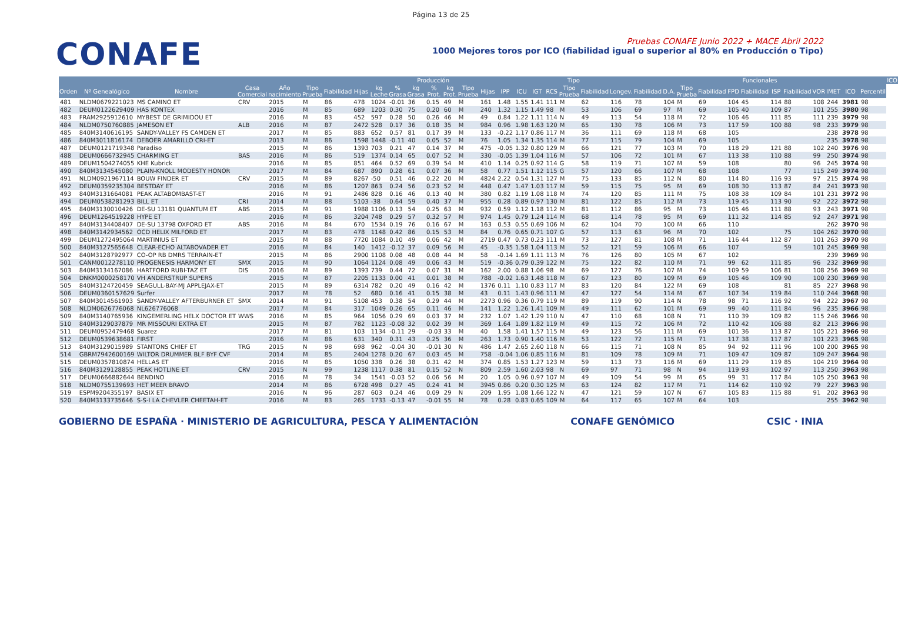Página 13 de 25
CONAFE
Pruebas CONAFE Junio 2022 + MACE Abril 2022
1000 Mejores toros por ICO (fiabilidad igual o superior al 80% en Producción o Tipo)
| | | | | | | | Producción | | | | | | | | | Tipo | | | | | | Funcionales | | | | | | | | | | | | ICO |
| --- | --- | --- | --- | --- | --- | --- | --- | --- | --- | --- | --- | --- | --- | --- | --- | --- | --- | --- | --- | --- | --- | --- | --- | --- | --- | --- | --- | --- | --- | --- | --- | --- | --- | --- |
| Orden | Nº Genealógico | Nombre | Casa Comercial | Año nacimiento | Tipo Prueba | Fiabilidad | Hijas | kg Leche | % Grasa | kg Grasa | % Prot. | kg Prot. | Tipo Prueba | Hijas | IPP | ICU | IGT | RCS | Tipo Prueba | Fiabilidad | Longev. | Fiabilidad | D.A. | Tipo Prueba | Fiabilidad | FPD | Fiabilidad | ISP | Fiabilidad | VOR | IMET | ICO | Percentil | |
| 481 | NLDM0679221023 | MS CAMINO ET | CRV | 2015 | M | 86 | 478 | 1024 | -0.01 | 36 | 0.15 | 49 | M | 161 | 1.48 | 1.55 | 1.41 | 111 | M | 62 | 116 | 78 | 104 | M | 69 | 104 | 45 | 114 | 88 | 108 | 244 | 3981 | 98 | |
| 482 | DEUM0122629409 | HAS KONTEX | | 2016 | M | 85 | 689 | 1203 | 0.30 | 75 | 0.20 | 60 | M | 240 | 1.32 | 1.15 | 1.49 | 98 | M | 53 | 106 | 69 | 97 | M | 69 | 105 | 40 | 109 | 87 | 101 | 255 | 3980 | 98 | |
| 483 | FRAM2925912610 | MYBEST DE GRIMIDOU ET | | 2016 | M | 83 | 452 | 597 | 0.28 | 50 | 0.26 | 46 | M | 49 | 0.84 | 1.22 | 1.11 | 114 | N | 49 | 113 | 54 | 118 | M | 72 | 106 | 46 | 111 | 85 | 111 | 239 | 3979 | 98 | |
| 484 | NLDM0750760885 | JAMESON ET | ALB | 2016 | M | 87 | 2472 | 528 | 0.17 | 36 | 0.18 | 35 | M | 984 | 0.96 | 1.98 | 1.63 | 120 | M | 65 | 130 | 78 | 106 | M | 73 | 117 | 59 | 100 | 88 | 98 | 233 | 3979 | 98 | |
| 485 | 840M3140616195 | SANDY-VALLEY FS CAMDEN ET | | 2017 | M | 85 | 883 | 652 | 0.57 | 81 | 0.17 | 39 | M | 133 | -0.22 | 1.17 | 0.86 | 117 | M | 36 | 111 | 69 | 118 | M | 68 | 105 | | | | | 238 | 3978 | 98 | |
| 486 | 840M3011816174 | DEBOER AMARILLO CRI-ET | | 2013 | M | 86 | 1598 | 1448 | -0.11 | 40 | 0.05 | 52 | M | 76 | 1.05 | 1.34 | 1.35 | 114 | M | 77 | 115 | 79 | 104 | M | 69 | 105 | | | | | 235 | 3978 | 98 | |
| 487 | DEUM0121719348 | Paradiso | | 2015 | M | 86 | 1393 | 703 | 0.21 | 47 | 0.14 | 37 | M | 475 | -0.05 | 1.32 | 0.80 | 129 | M | 66 | 121 | 77 | 103 | M | 70 | 118 | 29 | 121 | 88 | 102 | 240 | 3976 | 98 | |
| 488 | DEUM0666732945 | CHARMING ET | BAS | 2016 | M | 86 | 519 | 1374 | 0.14 | 65 | 0.07 | 52 | M | 330 | -0.05 | 1.39 | 1.04 | 116 | M | 57 | 106 | 72 | 101 | M | 67 | 113 | 38 | 110 | 88 | 99 | 250 | 3974 | 98 | |
| 489 | DEUM1504274055 | KHE Kubrick | | 2016 | M | 85 | 851 | 464 | 0.52 | 69 | 0.39 | 54 | M | 410 | 1.14 | 0.25 | 0.92 | 114 | G | 58 | 119 | 71 | 107 | M | 59 | 108 | | | 80 | 96 | 245 | 3974 | 98 | |
| 490 | 840M3134545080 | PLAIN-KNOLL MODESTY HONOR | | 2017 | M | 84 | 687 | 890 | 0.28 | 61 | 0.07 | 36 | M | 58 | 0.77 | 1.51 | 1.12 | 115 | G | 57 | 120 | 66 | 107 | M | 68 | 108 | | | 77 | 115 | 249 | 3974 | 98 | |
| 491 | NLDM0921967114 | BOUW FINDER ET | CRV | 2015 | M | 89 | 8267 | -50 | 0.51 | 46 | 0.22 | 20 | M | 4824 | 2.22 | 0.54 | 1.31 | 127 | M | 75 | 133 | 85 | 112 | N | 80 | 114 | 80 | 116 | 93 | 97 | 215 | 3974 | 98 | |
| 492 | DEUM0359235304 | BESTDAY ET | | 2016 | M | 86 | 1207 | 863 | 0.24 | 56 | 0.23 | 52 | M | 448 | 0.47 | 1.47 | 1.03 | 117 | M | 59 | 115 | 75 | 95 | M | 69 | 108 | 30 | 113 | 87 | 84 | 241 | 3973 | 98 | |
| 493 | 840M3131664081 | PEAK ALTABOMBAST-ET | | 2016 | M | 91 | 2486 | 828 | 0.16 | 46 | 0.13 | 40 | M | 380 | 0.82 | 1.19 | 1.08 | 118 | M | 74 | 120 | 85 | 111 | M | 75 | 108 | 38 | 109 | 84 | 101 | 231 | 3972 | 98 | |
| 494 | DEUM0538281293 | BILL ET | CRI | 2014 | M | 88 | 5103 | -38 | 0.64 | 59 | 0.40 | 37 | M | 955 | 0.28 | 0.89 | 0.97 | 130 | M | 81 | 122 | 85 | 112 | M | 73 | 119 | 45 | 113 | 90 | 92 | 222 | 3972 | 98 | |
| 495 | 840M3130010426 | DE-SU 13181 QUANTUM ET | ABS | 2015 | M | 91 | 1988 | 1106 | 0.13 | 54 | 0.25 | 63 | M | 932 | 0.59 | 1.12 | 1.18 | 112 | M | 81 | 112 | 86 | 95 | M | 73 | 105 | 46 | 111 | 88 | 93 | 243 | 3971 | 98 | |
| 496 | DEUM1264519228 | HYPE ET | | 2016 | M | 86 | 3204 | 748 | 0.29 | 57 | 0.32 | 57 | M | 974 | 1.45 | 0.79 | 1.24 | 114 | M | 68 | 114 | 78 | 95 | M | 69 | 111 | 32 | 114 | 85 | 92 | 247 | 3971 | 98 | |
| 497 | 840M3134408407 | DE-SU 13798 OXFORD ET | ABS | 2016 | M | 84 | 670 | 1534 | 0.19 | 76 | 0.16 | 67 | M | 163 | 0.53 | 0.55 | 0.69 | 106 | M | 62 | 104 | 70 | 100 | M | 66 | 110 | | | | | 262 | 3970 | 98 | |
| 498 | 840M3142934562 | OCD HELIX MILFORD ET | | 2017 | M | 83 | 478 | 1148 | 0.42 | 86 | 0.15 | 53 | M | 84 | 0.76 | 0.65 | 0.71 | 107 | G | 57 | 113 | 63 | 96 | M | 70 | 102 | | | 75 | 104 | 262 | 3970 | 98 | |
| 499 | DEUM1272495064 | MARTINIUS ET | | 2015 | M | 88 | 7720 | 1084 | 0.10 | 49 | 0.06 | 42 | M | 2719 | 0.47 | 0.73 | 0.23 | 111 | M | 73 | 127 | 81 | 108 | M | 71 | 116 | 44 | 112 | 87 | 101 | 263 | 3970 | 98 | |
| 500 | 840M3127565648 | CLEAR-ECHO ALTABOVADER ET | | 2016 | M | 84 | 140 | 1412 | -0.12 | 37 | 0.09 | 56 | M | 45 | -0.35 | 1.58 | 1.04 | 113 | M | 52 | 121 | 59 | 106 | M | 66 | 107 | | | 59 | 101 | 245 | 3969 | 98 | |
| 502 | 840M3128792977 | CO-OP RB DMRS TERRAIN-ET | | 2015 | M | 86 | 2900 | 1108 | 0.08 | 48 | 0.08 | 44 | M | 58 | -0.14 | 1.69 | 1.11 | 113 | M | 76 | 126 | 80 | 105 | M | 67 | 102 | | | | | 239 | 3969 | 98 | |
| 501 | CANM0012278110 | PROGENESIS HARMONY ET | SMX | 2015 | M | 90 | 1064 | 1124 | 0.08 | 49 | 0.06 | 43 | M | 519 | -0.36 | 0.79 | 0.39 | 122 | M | 75 | 122 | 82 | 110 | M | 71 | 99 | 62 | 111 | 85 | 96 | 232 | 3969 | 98 | |
| 503 | 840M3134167086 | HARTFORD RUBI-TAZ ET | DIS | 2016 | M | 89 | 1393 | 739 | 0.44 | 72 | 0.07 | 31 | M | 162 | 2.00 | 0.88 | 1.06 | 98 | M | 69 | 127 | 76 | 107 | M | 74 | 109 | 59 | 106 | 81 | 108 | 256 | 3969 | 98 | |
| 504 | DNKM0000258170 | VH ANDERSTRUP SUPERS | | 2015 | M | 87 | 2205 | 1133 | 0.00 | 41 | 0.01 | 38 | M | 788 | -0.02 | 1.63 | 1.48 | 118 | M | 67 | 123 | 80 | 109 | M | 69 | 105 | 46 | 109 | 90 | 100 | 230 | 3969 | 98 | |
| 505 | 840M3124720459 | SEAGULL-BAY-MJ APPLEJAX-ET | | 2015 | M | 89 | 6314 | 782 | 0.20 | 49 | 0.16 | 42 | M | 1376 | 0.11 | 1.10 | 0.83 | 117 | M | 83 | 120 | 84 | 122 | M | 69 | 108 | | | 81 | 85 | 227 | 3968 | 98 | |
| 506 | DEUM0360157629 | Surfer | | 2017 | M | 78 | 52 | 680 | 0.16 | 41 | 0.15 | 38 | M | 43 | 0.11 | 1.43 | 0.96 | 111 | M | 47 | 127 | 54 | 114 | M | 67 | 107 | 34 | 119 | 84 | 110 | 244 | 3968 | 98 | |
| 507 | 840M3014561903 | SANDY-VALLEY AFTERBURNER ET | SMX | 2014 | M | 91 | 5108 | 453 | 0.38 | 54 | 0.29 | 44 | M | 2273 | 0.96 | 0.36 | 0.79 | 119 | M | 89 | 119 | 90 | 114 | N | 78 | 98 | 71 | 116 | 92 | 94 | 222 | 3967 | 98 | |
| 508 | NLDM0626776068 | NL626776068 | | 2017 | M | 84 | 317 | 1049 | 0.26 | 65 | 0.11 | 46 | M | 141 | 1.22 | 1.26 | 1.41 | 109 | M | 49 | 111 | 62 | 101 | M | 69 | 99 | 40 | 111 | 84 | 96 | 235 | 3966 | 98 | |
| 509 | 840M3140765936 | KINGEMERLING HELX DOCTOR ET | WWS | 2016 | M | 85 | 964 | 1056 | 0.29 | 69 | 0.03 | 37 | M | 232 | 1.07 | 1.42 | 1.29 | 110 | N | 47 | 110 | 68 | 108 | N | 71 | 110 | 39 | 109 | 82 | 115 | 246 | 3966 | 98 | |
| 510 | 840M3129037879 | MR MISSOURI EXTRA ET | | 2015 | M | 87 | 782 | 1123 | -0.08 | 32 | 0.02 | 39 | M | 369 | 1.64 | 1.89 | 1.82 | 119 | M | 49 | 115 | 72 | 106 | M | 72 | 110 | 42 | 106 | 88 | 82 | 213 | 3966 | 98 | |
| 511 | DEUM0952479468 | Suarez | | 2017 | M | 81 | 103 | 1134 | -0.11 | 29 | -0.03 | 33 | M | 40 | 1.58 | 1.41 | 1.57 | 115 | M | 49 | 123 | 56 | 111 | M | 69 | 101 | 36 | 113 | 87 | 105 | 221 | 3966 | 98 | |
| 512 | DEUM0539638681 | FIRST | | 2016 | M | 86 | 631 | 340 | 0.31 | 43 | 0.25 | 36 | M | 263 | 1.73 | 0.90 | 1.40 | 116 | M | 53 | 122 | 72 | 115 | M | 71 | 117 | 38 | 117 | 87 | 101 | 223 | 3965 | 98 | |
| 513 | 840M3129015989 | STANTONS CHIEF ET | TRG | 2015 | N | 98 | 698 | 962 | -0.04 | 30 | -0.01 | 30 | N | 486 | 1.47 | 2.65 | 2.60 | 118 | N | 66 | 115 | 71 | 108 | N | 85 | 94 | 92 | 111 | 96 | 100 | 200 | 3965 | 98 | |
| 514 | GBRM7942600169 | WILTOR DRUMMER BLF BYF CVF | | 2014 | M | 85 | 2404 | 1278 | 0.20 | 67 | 0.03 | 45 | M | 758 | -0.04 | 1.06 | 0.85 | 116 | M | 81 | 109 | 78 | 109 | M | 71 | 109 | 47 | 109 | 87 | 109 | 247 | 3964 | 98 | |
| 515 | DEUM0357810874 | HELLAS ET | | 2016 | M | 85 | 1050 | 338 | 0.26 | 38 | 0.31 | 42 | M | 374 | 0.85 | 1.53 | 1.27 | 123 | M | 59 | 113 | 73 | 116 | M | 69 | 111 | 29 | 119 | 85 | 104 | 219 | 3964 | 98 | |
| 516 | 840M3129128855 | PEAK HOTLINE ET | CRV | 2015 | N | 99 | 1238 | 1117 | 0.38 | 81 | 0.15 | 52 | N | 809 | 2.59 | 1.60 | 2.03 | 98 | N | 69 | 97 | 71 | 98 | N | 94 | 119 | 93 | 102 | 97 | 113 | 250 | 3963 | 98 | |
| 517 | DEUM0666882644 | BENDINO | | 2016 | M | 78 | 34 | 1541 | -0.03 | 52 | 0.06 | 56 | M | 20 | 1.05 | 0.96 | 0.97 | 107 | M | 49 | 109 | 54 | 99 | M | 65 | 99 | 31 | 117 | 84 | 105 | 250 | 3963 | 98 | |
| 518 | NLDM0755139693 | HET MEER BRAVO | | 2014 | M | 86 | 6728 | 498 | 0.27 | 45 | 0.24 | 41 | M | 3945 | 0.86 | 0.20 | 0.30 | 125 | M | 63 | 124 | 82 | 117 | M | 71 | 114 | 62 | 110 | 92 | 79 | 227 | 3963 | 98 | |
| 519 | ESPM9204355197 | BASIX ET | | 2016 | N | 96 | 287 | 603 | 0.24 | 46 | 0.09 | 29 | N | 209 | 1.95 | 1.08 | 1.66 | 122 | N | 47 | 121 | 59 | 107 | N | 67 | 105 | 83 | 115 | 88 | 91 | 202 | 3963 | 98 | |
| 520 | 840M3133735646 | S-S-I LA CHEVLER CHEETAH-ET | | 2016 | M | 83 | 265 | 1733 | -0.13 | 47 | -0.01 | 55 | M | 78 | 0.28 | 0.83 | 0.65 | 109 | M | 64 | 117 | 65 | 107 | M | 64 | 103 | | | | | 255 | 3962 | 98 | |
GOBIERNO DE ESPAÑA · MINISTERIO DE AGRICULTURA, PESCA Y ALIMENTACIÓN
CONAFE GENÓMICO CSIC · INIA